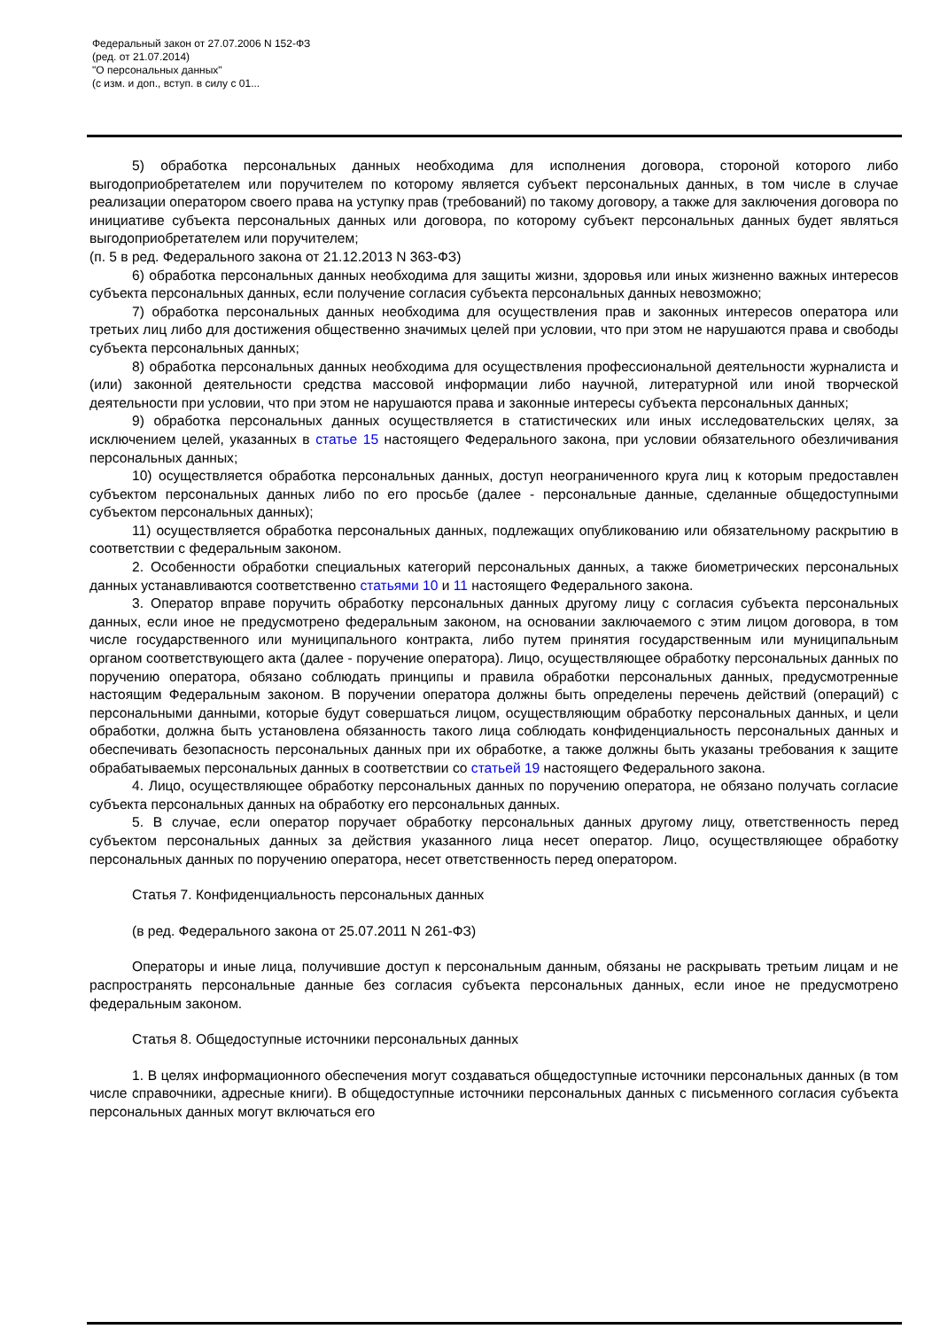Федеральный закон от 27.07.2006 N 152-ФЗ
(ред. от 21.07.2014)
"О персональных данных"
(с изм. и доп., вступ. в силу с 01...
5) обработка персональных данных необходима для исполнения договора, стороной которого либо выгодоприобретателем или поручителем по которому является субъект персональных данных, в том числе в случае реализации оператором своего права на уступку прав (требований) по такому договору, а также для заключения договора по инициативе субъекта персональных данных или договора, по которому субъект персональных данных будет являться выгодоприобретателем или поручителем;
(п. 5 в ред. Федерального закона от 21.12.2013 N 363-ФЗ)
6) обработка персональных данных необходима для защиты жизни, здоровья или иных жизненно важных интересов субъекта персональных данных, если получение согласия субъекта персональных данных невозможно;
7) обработка персональных данных необходима для осуществления прав и законных интересов оператора или третьих лиц либо для достижения общественно значимых целей при условии, что при этом не нарушаются права и свободы субъекта персональных данных;
8) обработка персональных данных необходима для осуществления профессиональной деятельности журналиста и (или) законной деятельности средства массовой информации либо научной, литературной или иной творческой деятельности при условии, что при этом не нарушаются права и законные интересы субъекта персональных данных;
9) обработка персональных данных осуществляется в статистических или иных исследовательских целях, за исключением целей, указанных в статье 15 настоящего Федерального закона, при условии обязательного обезличивания персональных данных;
10) осуществляется обработка персональных данных, доступ неограниченного круга лиц к которым предоставлен субъектом персональных данных либо по его просьбе (далее - персональные данные, сделанные общедоступными субъектом персональных данных);
11) осуществляется обработка персональных данных, подлежащих опубликованию или обязательному раскрытию в соответствии с федеральным законом.
2. Особенности обработки специальных категорий персональных данных, а также биометрических персональных данных устанавливаются соответственно статьями 10 и 11 настоящего Федерального закона.
3. Оператор вправе поручить обработку персональных данных другому лицу с согласия субъекта персональных данных, если иное не предусмотрено федеральным законом, на основании заключаемого с этим лицом договора, в том числе государственного или муниципального контракта, либо путем принятия государственным или муниципальным органом соответствующего акта (далее - поручение оператора). Лицо, осуществляющее обработку персональных данных по поручению оператора, обязано соблюдать принципы и правила обработки персональных данных, предусмотренные настоящим Федеральным законом. В поручении оператора должны быть определены перечень действий (операций) с персональными данными, которые будут совершаться лицом, осуществляющим обработку персональных данных, и цели обработки, должна быть установлена обязанность такого лица соблюдать конфиденциальность персональных данных и обеспечивать безопасность персональных данных при их обработке, а также должны быть указаны требования к защите обрабатываемых персональных данных в соответствии со статьей 19 настоящего Федерального закона.
4. Лицо, осуществляющее обработку персональных данных по поручению оператора, не обязано получать согласие субъекта персональных данных на обработку его персональных данных.
5. В случае, если оператор поручает обработку персональных данных другому лицу, ответственность перед субъектом персональных данных за действия указанного лица несет оператор. Лицо, осуществляющее обработку персональных данных по поручению оператора, несет ответственность перед оператором.
Статья 7. Конфиденциальность персональных данных
(в ред. Федерального закона от 25.07.2011 N 261-ФЗ)
Операторы и иные лица, получившие доступ к персональным данным, обязаны не раскрывать третьим лицам и не распространять персональные данные без согласия субъекта персональных данных, если иное не предусмотрено федеральным законом.
Статья 8. Общедоступные источники персональных данных
1. В целях информационного обеспечения могут создаваться общедоступные источники персональных данных (в том числе справочники, адресные книги). В общедоступные источники персональных данных с письменного согласия субъекта персональных данных могут включаться его